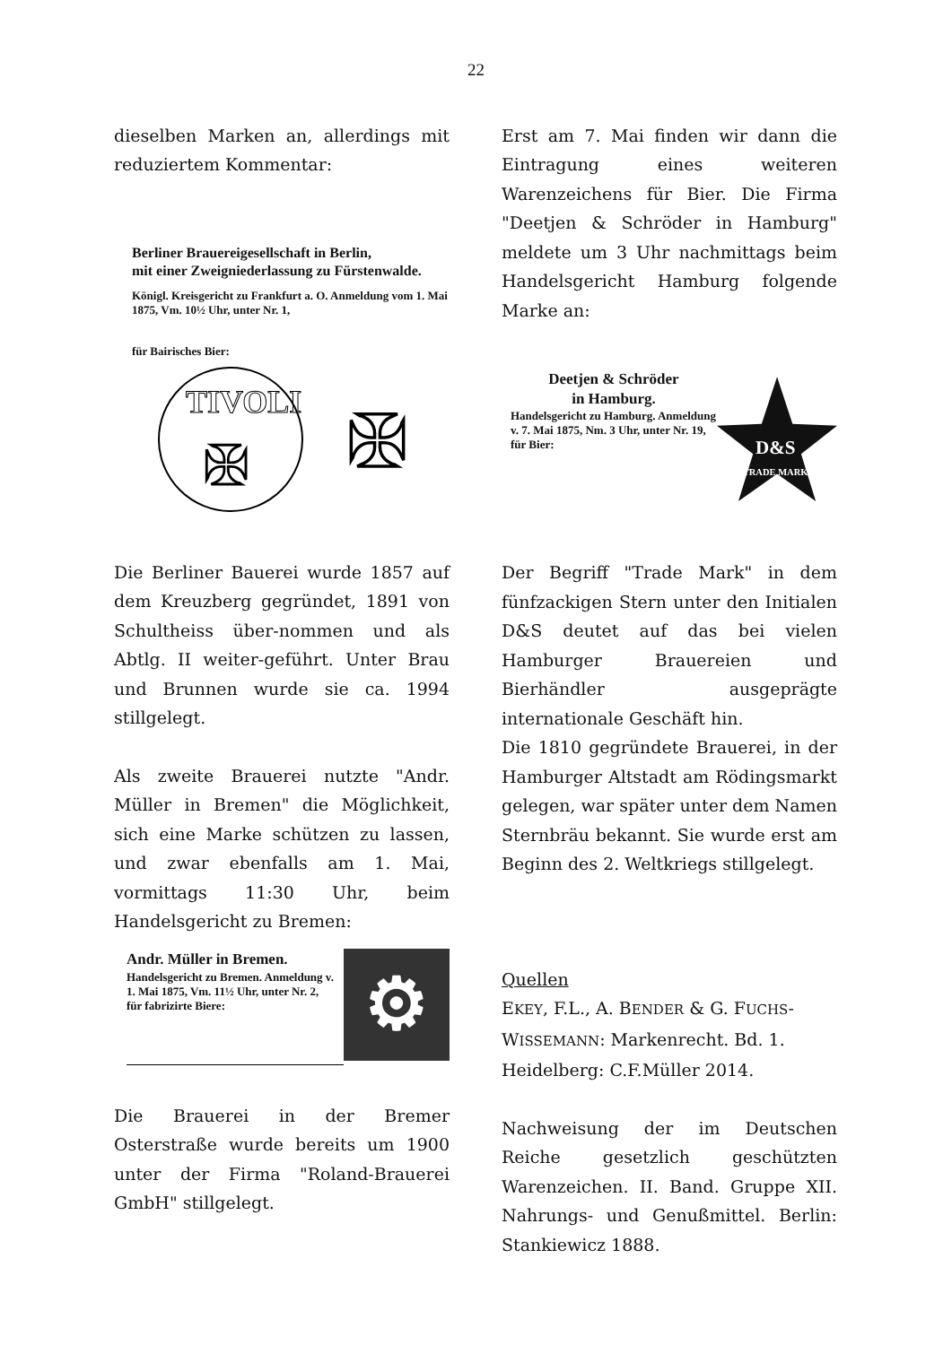22
dieselben Marken an, allerdings mit reduziertem Kommentar:
Berliner Brauereigesellschaft in Berlin,
mit einer Zweigniederlassung zu Fürstenwalde.
Königl. Kreisgericht zu Frankfurt a. O. Anmeldung vom 1. Mai 1875, Vm. 10½ Uhr, unter Nr. 1,
für Bairisches Bier:
TIVOLI
✠
✠
Die Berliner Bauerei wurde 1857 auf dem Kreuzberg gegründet, 1891 von Schultheiss über-nommen und als Abtlg. II weiter-geführt. Unter Brau und Brunnen wurde sie ca. 1994 stillgelegt.
Als zweite Brauerei nutzte "Andr. Müller in Bremen" die Möglichkeit, sich eine Marke schützen zu lassen, und zwar ebenfalls am 1. Mai, vormittags 11:30 Uhr, beim Handelsgericht zu Bremen:
Andr. Müller in Bremen.
Handelsgericht zu Bremen. Anmeldung v. 1. Mai 1875, Vm. 11½ Uhr, unter Nr. 2,
für fabrizirte Biere:
⚙
Die Brauerei in der Bremer Osterstraße wurde bereits um 1900 unter der Firma "Roland-Brauerei GmbH" stillgelegt.
Erst am 7. Mai finden wir dann die Eintragung eines weiteren Warenzeichens für Bier. Die Firma "Deetjen & Schröder in Hamburg" meldete um 3 Uhr nachmittags beim Handelsgericht Hamburg folgende Marke an:
Deetjen & Schröder
in Hamburg.
Handelsgericht zu Hamburg. Anmeldung v. 7. Mai 1875, Nm. 3 Uhr, unter Nr. 19,
für Bier:
D&S
TRADE MARK
Der Begriff "Trade Mark" in dem fünfzackigen Stern unter den Initialen D&S deutet auf das bei vielen Hamburger Brauereien und Bierhändler ausgeprägte internationale Geschäft hin.
Die 1810 gegründete Brauerei, in der Hamburger Altstadt am Rödingsmarkt gelegen, war später unter dem Namen Sternbräu bekannt. Sie wurde erst am Beginn des 2. Weltkriegs stillgelegt.
Quellen
EKEY, F.L., A. BENDER & G. FUCHS-WISSEMANN: Markenrecht. Bd. 1. Heidelberg: C.F.Müller 2014.
Nachweisung der im Deutschen Reiche gesetzlich geschützten Warenzeichen. II. Band. Gruppe XII. Nahrungs- und Genußmittel. Berlin: Stankiewicz 1888.